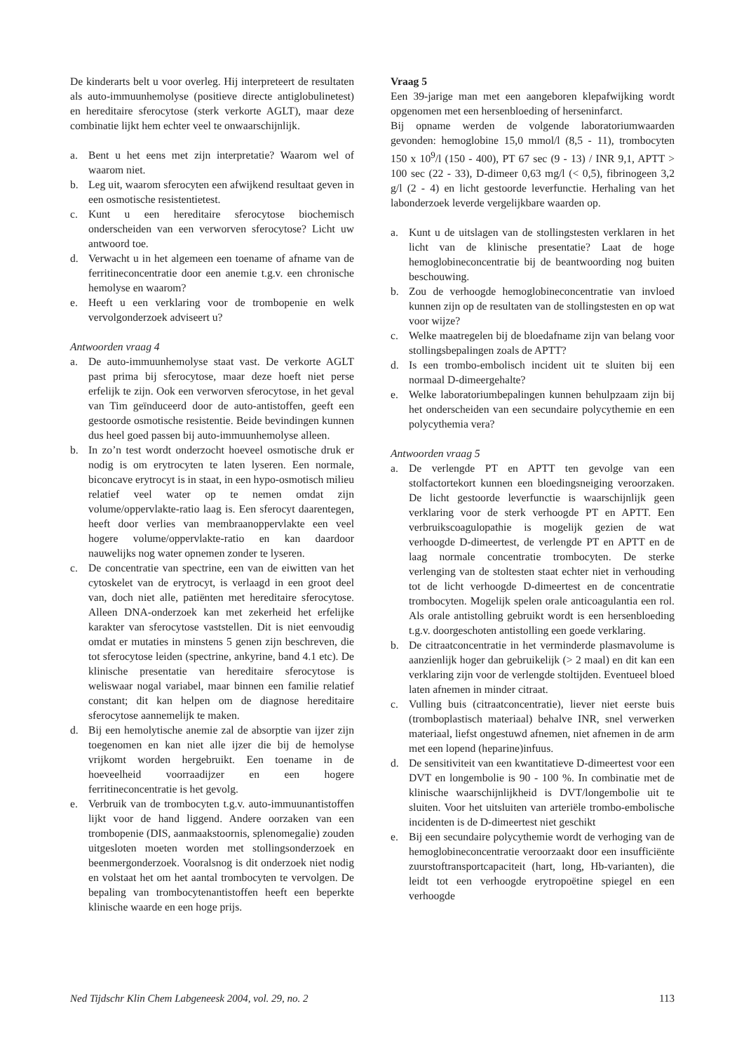De kinderarts belt u voor overleg. Hij interpreteert de resultaten als auto-immuunhemolyse (positieve directe antiglobulinetest) en hereditaire sferocytose (sterk verkorte AGLT), maar deze combinatie lijkt hem echter veel te onwaarschijnlijk.
a. Bent u het eens met zijn interpretatie? Waarom wel of waarom niet.
b. Leg uit, waarom sferocyten een afwijkend resultaat geven in een osmotische resistentietest.
c. Kunt u een hereditaire sferocytose biochemisch onderscheiden van een verworven sferocytose? Licht uw antwoord toe.
d. Verwacht u in het algemeen een toename of afname van de ferritineconcentratie door een anemie t.g.v. een chronische hemolyse en waarom?
e. Heeft u een verklaring voor de trombopenie en welk vervolgonderzoek adviseert u?
Antwoorden vraag 4
a. De auto-immuunhemolyse staat vast. De verkorte AGLT past prima bij sferocytose, maar deze hoeft niet perse erfelijk te zijn. Ook een verworven sferocytose, in het geval van Tim geïnduceerd door de auto-antistoffen, geeft een gestoorde osmotische resistentie. Beide bevindingen kunnen dus heel goed passen bij auto-immuunhemolyse alleen.
b. In zo’n test wordt onderzocht hoeveel osmotische druk er nodig is om erytrocyten te laten lyseren. Een normale, biconcave erytrocyt is in staat, in een hypo-osmotisch milieu relatief veel water op te nemen omdat zijn volume/oppervlakte-ratio laag is. Een sferocyt daarentegen, heeft door verlies van membraanoppervlakte een veel hogere volume/oppervlakte-ratio en kan daardoor nauwelijks nog water opnemen zonder te lyseren.
c. De concentratie van spectrine, een van de eiwitten van het cytoskelet van de erytrocyt, is verlaagd in een groot deel van, doch niet alle, patiënten met hereditaire sferocytose. Alleen DNA-onderzoek kan met zekerheid het erfelijke karakter van sferocytose vaststellen. Dit is niet eenvoudig omdat er mutaties in minstens 5 genen zijn beschreven, die tot sferocytose leiden (spectrine, ankyrine, band 4.1 etc). De klinische presentatie van hereditaire sferocytose is weliswaar nogal variabel, maar binnen een familie relatief constant; dit kan helpen om de diagnose hereditaire sferocytose aannemelijk te maken.
d. Bij een hemolytische anemie zal de absorptie van ijzer zijn toegenomen en kan niet alle ijzer die bij de hemolyse vrijkomt worden hergebruikt. Een toename in de hoeveelheid voorraadijzer en een hogere ferritineconcentratie is het gevolg.
e. Verbruik van de trombocyten t.g.v. auto-immuunantistoffen lijkt voor de hand liggend. Andere oorzaken van een trombopenie (DIS, aanmaakstoornis, splenomegalie) zouden uitgesloten moeten worden met stollingsonderzoek en beenmergonderzoek. Vooralsnog is dit onderzoek niet nodig en volstaat het om het aantal trombocyten te vervolgen. De bepaling van trombocytenantistoffen heeft een beperkte klinische waarde en een hoge prijs.
Vraag 5
Een 39-jarige man met een aangeboren klepafwijking wordt opgenomen met een hersenbloeding of herseninfarct.
Bij opname werden de volgende laboratoriumwaarden gevonden: hemoglobine 15,0 mmol/l (8,5 - 11), trombocyten 150 x 10<sup>9</sup>/l (150 - 400), PT 67 sec (9 - 13) / INR 9,1, APTT > 100 sec (22 - 33), D-dimeer 0,63 mg/l (< 0,5), fibrinogeen 3,2 g/l (2 - 4) en licht gestoorde leverfunctie. Herhaling van het labonderzoek leverde vergelijkbare waarden op.
a. Kunt u de uitslagen van de stollingstesten verklaren in het licht van de klinische presentatie? Laat de hoge hemoglobineconcentratie bij de beantwoording nog buiten beschouwing.
b. Zou de verhoogde hemoglobineconcentratie van invloed kunnen zijn op de resultaten van de stollingstesten en op wat voor wijze?
c. Welke maatregelen bij de bloedafname zijn van belang voor stollingsbepalingen zoals de APTT?
d. Is een trombo-embolisch incident uit te sluiten bij een normaal D-dimeergehalte?
e. Welke laboratoriumbepalingen kunnen behulpzaam zijn bij het onderscheiden van een secundaire polycythemie en een polycythemia vera?
Antwoorden vraag 5
a. De verlengde PT en APTT ten gevolge van een stolfactortekort kunnen een bloedingsneiging veroorzaken. De licht gestoorde leverfunctie is waarschijnlijk geen verklaring voor de sterk verhoogde PT en APTT. Een verbruikscoagulopathie is mogelijk gezien de wat verhoogde D-dimeertest, de verlengde PT en APTT en de laag normale concentratie trombocyten. De sterke verlenging van de stoltesten staat echter niet in verhouding tot de licht verhoogde D-dimeertest en de concentratie trombocyten. Mogelijk spelen orale anticoagulantia een rol. Als orale antistolling gebruikt wordt is een hersenbloeding t.g.v. doorgeschoten antistolling een goede verklaring.
b. De citraatconcentratie in het verminderde plasmavolume is aanzienlijk hoger dan gebruikelijk (> 2 maal) en dit kan een verklaring zijn voor de verlengde stoltijden. Eventueel bloed laten afnemen in minder citraat.
c. Vulling buis (citraatconcentratie), liever niet eerste buis (tromboplastisch materiaal) behalve INR, snel verwerken materiaal, liefst ongestuwd afnemen, niet afnemen in de arm met een lopend (heparine)infuus.
d. De sensitiviteit van een kwantitatieve D-dimeertest voor een DVT en longembolie is 90 - 100 %. In combinatie met de klinische waarschijnlijkheid is DVT/longembolie uit te sluiten. Voor het uitsluiten van arteriële trombo-embolische incidenten is de D-dimeertest niet geschikt
e. Bij een secundaire polycythemie wordt de verhoging van de hemoglobineconcentratie veroorzaakt door een insufficiënte zuurstoftransportcapaciteit (hart, long, Hb-varianten), die leidt tot een verhoogde erytropoëtine spiegel en een verhoogde
Ned Tijdschr Klin Chem Labgeneesk 2004, vol. 29, no. 2 113